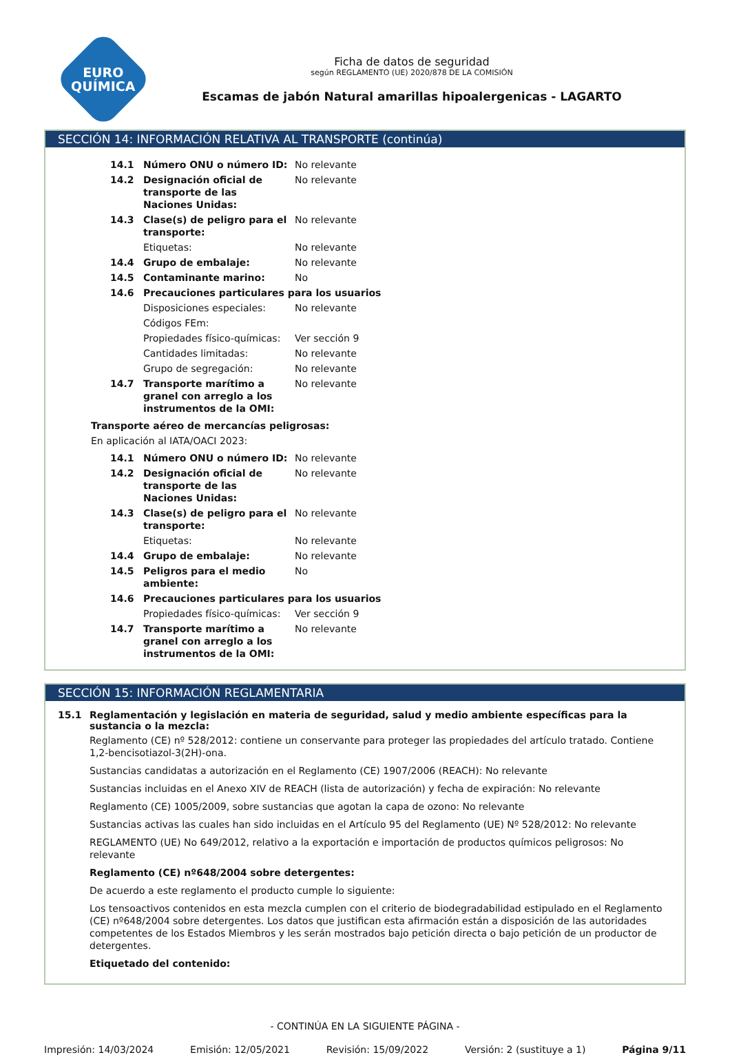EURO
QUÍMICA
Ficha de datos de seguridad
según REGLAMENTO (UE) 2020/878 DE LA COMISIÓN
Escamas de jabón Natural amarillas hipoalergenicas - LAGARTO
SECCIÓN 14: INFORMACIÓN RELATIVA AL TRANSPORTE (continúa)
| 14.1 | Número ONU o número ID: | No relevante |
| 14.2 | Designación oficial de transporte de las Naciones Unidas: | No relevante |
| 14.3 | Clase(s) de peligro para el transporte: | No relevante |
| | Etiquetas: | No relevante |
| 14.4 | Grupo de embalaje: | No relevante |
| 14.5 | Contaminante marino: | No |
| 14.6 | Precauciones particulares para los usuarios | |
| | Disposiciones especiales: | No relevante |
| | Códigos FEm: | |
| | Propiedades físico-químicas: | Ver sección 9 |
| | Cantidades limitadas: | No relevante |
| | Grupo de segregación: | No relevante |
| 14.7 | Transporte marítimo a granel con arreglo a los instrumentos de la OMI: | No relevante |
Transporte aéreo de mercancías peligrosas:
En aplicación al IATA/OACI 2023:
| 14.1 | Número ONU o número ID: | No relevante |
| 14.2 | Designación oficial de transporte de las Naciones Unidas: | No relevante |
| 14.3 | Clase(s) de peligro para el transporte: | No relevante |
| | Etiquetas: | No relevante |
| 14.4 | Grupo de embalaje: | No relevante |
| 14.5 | Peligros para el medio ambiente: | No |
| 14.6 | Precauciones particulares para los usuarios | |
| | Propiedades físico-químicas: | Ver sección 9 |
| 14.7 | Transporte marítimo a granel con arreglo a los instrumentos de la OMI: | No relevante |
SECCIÓN 15: INFORMACIÓN REGLAMENTARIA
15.1 Reglamentación y legislación en materia de seguridad, salud y medio ambiente específicas para la sustancia o la mezcla:
Reglamento (CE) nº 528/2012: contiene un conservante para proteger las propiedades del artículo tratado. Contiene 1,2-bencisotiazol-3(2H)-ona.
Sustancias candidatas a autorización en el Reglamento (CE) 1907/2006 (REACH): No relevante
Sustancias incluidas en el Anexo XIV de REACH (lista de autorización) y fecha de expiración: No relevante
Reglamento (CE) 1005/2009, sobre sustancias que agotan la capa de ozono: No relevante
Sustancias activas las cuales han sido incluidas en el Artículo 95 del Reglamento (UE) Nº 528/2012: No relevante
REGLAMENTO (UE) No 649/2012, relativo a la exportación e importación de productos químicos peligrosos: No relevante
Reglamento (CE) nº648/2004 sobre detergentes:
De acuerdo a este reglamento el producto cumple lo siguiente:
Los tensoactivos contenidos en esta mezcla cumplen con el criterio de biodegradabilidad estipulado en el Reglamento (CE) nº648/2004 sobre detergentes. Los datos que justifican esta afirmación están a disposición de las autoridades competentes de los Estados Miembros y les serán mostrados bajo petición directa o bajo petición de un productor de detergentes.
Etiquetado del contenido:
- CONTINÚA EN LA SIGUIENTE PÁGINA -
Impresión: 14/03/2024 Emisión: 12/05/2021 Revisión: 15/09/2022 Versión: 2 (sustituye a 1) Página 9/11